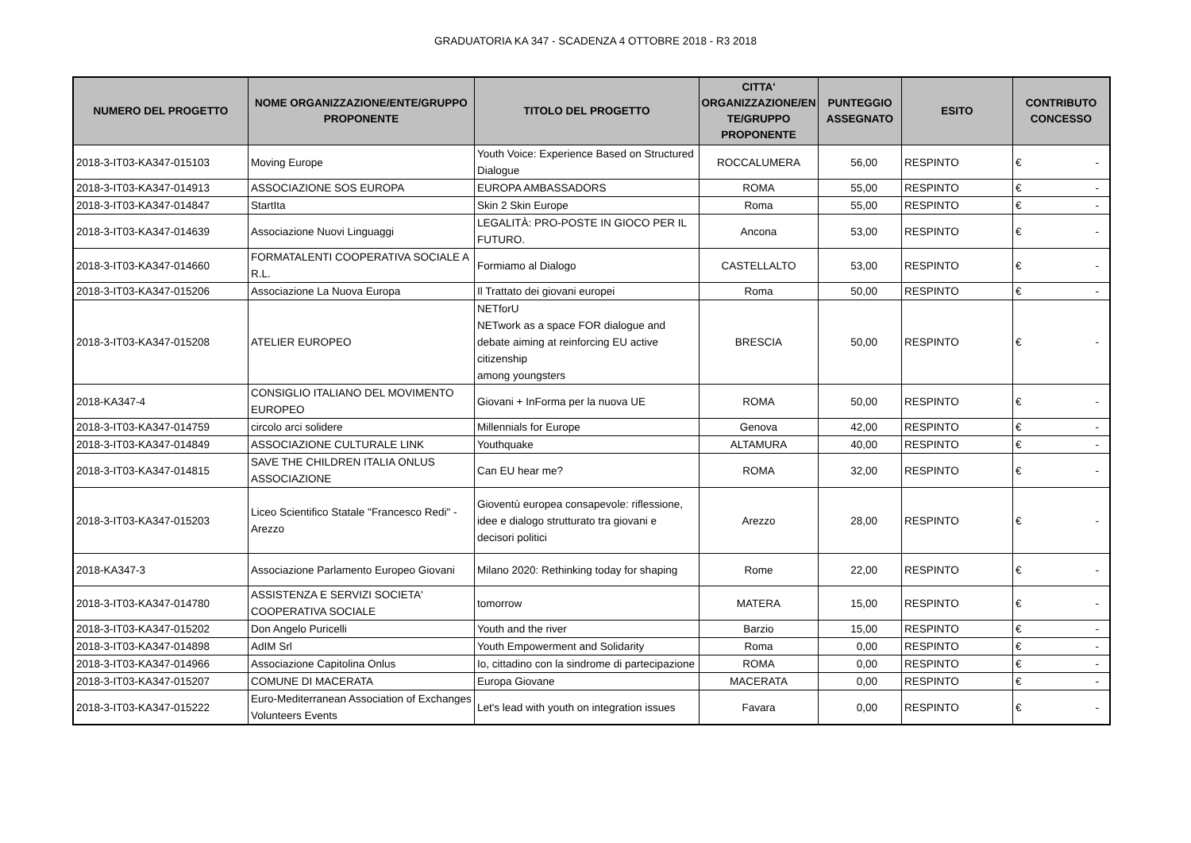GRADUATORIA KA 347 - SCADENZA 4 OTTOBRE 2018 - R3 2018
| NUMERO DEL PROGETTO | NOME ORGANIZZAZIONE/ENTE/GRUPPO PROPONENTE | TITOLO DEL PROGETTO | CITTA' ORGANIZZAZIONE/EN TE/GRUPPO PROPONENTE | PUNTEGGIO ASSEGNATO | ESITO | CONTRIBUTO CONCESSO |
| --- | --- | --- | --- | --- | --- | --- |
| 2018-3-IT03-KA347-015103 | Moving Europe | Youth Voice: Experience Based on Structured Dialogue | ROCCALUMERA | 56,00 | RESPINTO | € - |
| 2018-3-IT03-KA347-014913 | ASSOCIAZIONE SOS EUROPA | EUROPA AMBASSADORS | ROMA | 55,00 | RESPINTO | € - |
| 2018-3-IT03-KA347-014847 | StartIta | Skin 2 Skin Europe | Roma | 55,00 | RESPINTO | € - |
| 2018-3-IT03-KA347-014639 | Associazione Nuovi Linguaggi | LEGALITÀ: PRO-POSTE IN GIOCO PER IL FUTURO. | Ancona | 53,00 | RESPINTO | € - |
| 2018-3-IT03-KA347-014660 | FORMATALENTI COOPERATIVA SOCIALE A R.L. | Formiamo al Dialogo | CASTELLALTO | 53,00 | RESPINTO | € - |
| 2018-3-IT03-KA347-015206 | Associazione La Nuova Europa | Il Trattato dei giovani europei | Roma | 50,00 | RESPINTO | € - |
| 2018-3-IT03-KA347-015208 | ATELIER EUROPEO | NETforU NETwork as a space FOR dialogue and debate aiming at reinforcing EU active citizenship among youngsters | BRESCIA | 50,00 | RESPINTO | € - |
| 2018-KA347-4 | CONSIGLIO ITALIANO DEL MOVIMENTO EUROPEO | Giovani + InForma per la nuova UE | ROMA | 50,00 | RESPINTO | € - |
| 2018-3-IT03-KA347-014759 | circolo arci solidere | Millennials for Europe | Genova | 42,00 | RESPINTO | € - |
| 2018-3-IT03-KA347-014849 | ASSOCIAZIONE CULTURALE LINK | Youthquake | ALTAMURA | 40,00 | RESPINTO | € - |
| 2018-3-IT03-KA347-014815 | SAVE THE CHILDREN ITALIA ONLUS ASSOCIAZIONE | Can EU hear me? | ROMA | 32,00 | RESPINTO | € - |
| 2018-3-IT03-KA347-015203 | Liceo Scientifico Statale "Francesco Redi" - Arezzo | Gioventù europea consapevole: riflessione, idee e dialogo strutturato tra giovani e decisori politici | Arezzo | 28,00 | RESPINTO | € - |
| 2018-KA347-3 | Associazione Parlamento Europeo Giovani | Milano 2020: Rethinking today for shaping | Rome | 22,00 | RESPINTO | € - |
| 2018-3-IT03-KA347-014780 | ASSISTENZA E SERVIZI SOCIETA' COOPERATIVA SOCIALE | tomorrow | MATERA | 15,00 | RESPINTO | € - |
| 2018-3-IT03-KA347-015202 | Don Angelo Puricelli | Youth and the river | Barzio | 15,00 | RESPINTO | € - |
| 2018-3-IT03-KA347-014898 | AdIM Srl | Youth Empowerment and Solidarity | Roma | 0,00 | RESPINTO | € - |
| 2018-3-IT03-KA347-014966 | Associazione Capitolina Onlus | Io, cittadino con la sindrome di partecipazione | ROMA | 0,00 | RESPINTO | € - |
| 2018-3-IT03-KA347-015207 | COMUNE DI MACERATA | Europa Giovane | MACERATA | 0,00 | RESPINTO | € - |
| 2018-3-IT03-KA347-015222 | Euro-Mediterranean Association of Exchanges Volunteers Events | Let's lead with youth on integration issues | Favara | 0,00 | RESPINTO | € - |